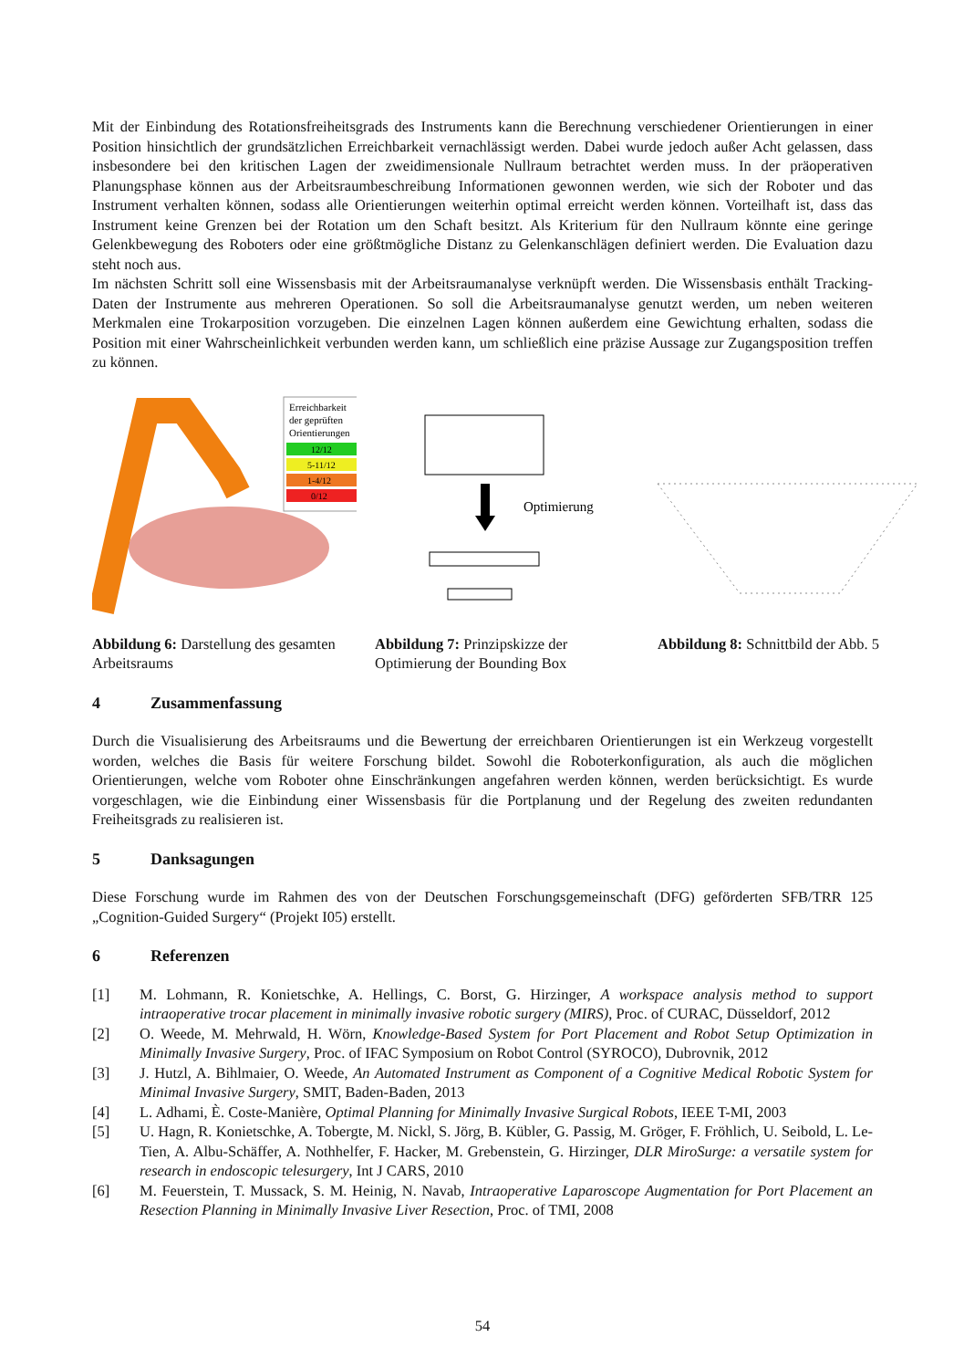Mit der Einbindung des Rotationsfreiheitsgrads des Instruments kann die Berechnung verschiedener Orientierungen in einer Position hinsichtlich der grundsätzlichen Erreichbarkeit vernachlässigt werden. Dabei wurde jedoch außer Acht gelassen, dass insbesondere bei den kritischen Lagen der zweidimensionale Nullraum betrachtet werden muss. In der präoperativen Planungsphase können aus der Arbeitsraumbeschreibung Informationen gewonnen werden, wie sich der Roboter und das Instrument verhalten können, sodass alle Orientierungen weiterhin optimal erreicht werden können. Vorteilhaft ist, dass das Instrument keine Grenzen bei der Rotation um den Schaft besitzt. Als Kriterium für den Nullraum könnte eine geringe Gelenkbewegung des Roboters oder eine größtmögliche Distanz zu Gelenkanschlägen definiert werden. Die Evaluation dazu steht noch aus.
Im nächsten Schritt soll eine Wissensbasis mit der Arbeitsraumanalyse verknüpft werden. Die Wissensbasis enthält Tracking-Daten der Instrumente aus mehreren Operationen. So soll die Arbeitsraumanalyse genutzt werden, um neben weiteren Merkmalen eine Trokarposition vorzugeben. Die einzelnen Lagen können außerdem eine Gewichtung erhalten, sodass die Position mit einer Wahrscheinlichkeit verbunden werden kann, um schließlich eine präzise Aussage zur Zugangsposition treffen zu können.
Erreichbarkeit
der geprüften
Orientierungen
12/12
5-11/12
1-4/12
0/12
Abbildung 6: Darstellung des gesamten Arbeitsraums
Optimierung
Abbildung 7: Prinzipskizze der Optimierung der Bounding Box
Abbildung 8: Schnittbild der Abb. 5
4 Zusammenfassung
Durch die Visualisierung des Arbeitsraums und die Bewertung der erreichbaren Orientierungen ist ein Werkzeug vorgestellt worden, welches die Basis für weitere Forschung bildet. Sowohl die Roboterkonfiguration, als auch die möglichen Orientierungen, welche vom Roboter ohne Einschränkungen angefahren werden können, werden berücksichtigt. Es wurde vorgeschlagen, wie die Einbindung einer Wissensbasis für die Portplanung und der Regelung des zweiten redundanten Freiheitsgrads zu realisieren ist.
5 Danksagungen
Diese Forschung wurde im Rahmen des von der Deutschen Forschungsgemeinschaft (DFG) geförderten SFB/TRR 125 „Cognition-Guided Surgery“ (Projekt I05) erstellt.
6 Referenzen
[1] M. Lohmann, R. Konietschke, A. Hellings, C. Borst, G. Hirzinger, A workspace analysis method to support intraoperative trocar placement in minimally invasive robotic surgery (MIRS), Proc. of CURAC, Düsseldorf, 2012
[2] O. Weede, M. Mehrwald, H. Wörn, Knowledge-Based System for Port Placement and Robot Setup Optimization in Minimally Invasive Surgery, Proc. of IFAC Symposium on Robot Control (SYROCO), Dubrovnik, 2012
[3] J. Hutzl, A. Bihlmaier, O. Weede, An Automated Instrument as Component of a Cognitive Medical Robotic System for Minimal Invasive Surgery, SMIT, Baden-Baden, 2013
[4] L. Adhami, È. Coste-Manière, Optimal Planning for Minimally Invasive Surgical Robots, IEEE T-MI, 2003
[5] U. Hagn, R. Konietschke, A. Tobergte, M. Nickl, S. Jörg, B. Kübler, G. Passig, M. Gröger, F. Fröhlich, U. Seibold, L. Le-Tien, A. Albu-Schäffer, A. Nothhelfer, F. Hacker, M. Grebenstein, G. Hirzinger, DLR MiroSurge: a versatile system for research in endoscopic telesurgery, Int J CARS, 2010
[6] M. Feuerstein, T. Mussack, S. M. Heinig, N. Navab, Intraoperative Laparoscope Augmentation for Port Placement an Resection Planning in Minimally Invasive Liver Resection, Proc. of TMI, 2008
54